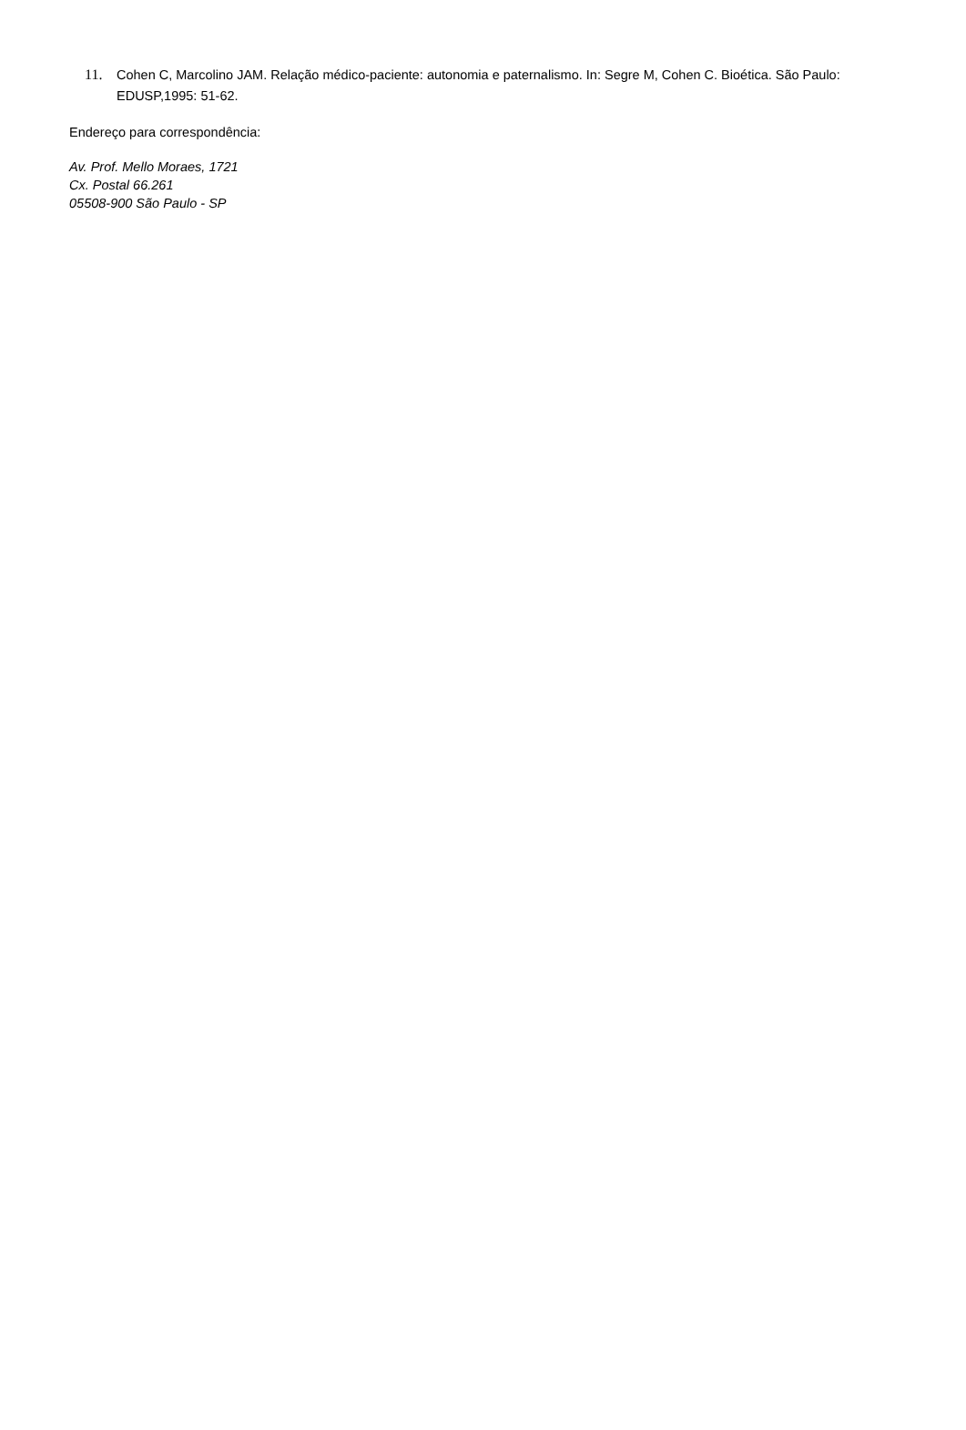11. Cohen C, Marcolino JAM. Relação médico-paciente: autonomia e paternalismo. In: Segre M, Cohen C. Bioética. São Paulo: EDUSP,1995: 51-62.
Endereço para correspondência:
Av. Prof. Mello Moraes, 1721
Cx. Postal 66.261
05508-900 São Paulo - SP